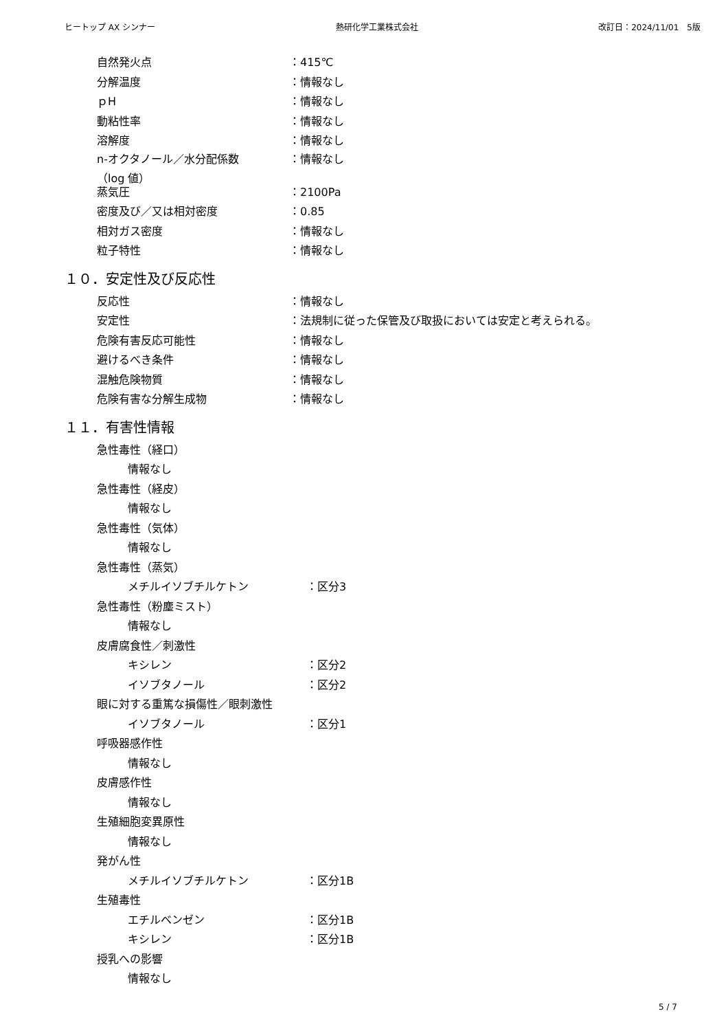ヒートップ AX シンナー 熱研化学工業株式会社 改訂日：2024/11/01　5版
自然発火点 ：415℃
分解温度 ：情報なし
ｐH ：情報なし
動粘性率 ：情報なし
溶解度 ：情報なし
n-オクタノール／水分配係数
（log 値） ：情報なし
蒸気圧 ：2100Pa
密度及び／又は相対密度 ：0.85
相対ガス密度 ：情報なし
粒子特性 ：情報なし
１０．安定性及び反応性
反応性 ：情報なし
安定性 ：法規制に従った保管及び取扱においては安定と考えられる。
危険有害反応可能性 ：情報なし
避けるべき条件 ：情報なし
混触危険物質 ：情報なし
危険有害な分解生成物 ：情報なし
１１．有害性情報
急性毒性（経口）
情報なし
急性毒性（経皮）
情報なし
急性毒性（気体）
情報なし
急性毒性（蒸気）
メチルイソブチルケトン ：区分3
急性毒性（粉塵ミスト）
情報なし
皮膚腐食性／刺激性
キシレン ：区分2
イソブタノール ：区分2
眼に対する重篤な損傷性／眼刺激性
イソブタノール ：区分1
呼吸器感作性
情報なし
皮膚感作性
情報なし
生殖細胞変異原性
情報なし
発がん性
メチルイソブチルケトン ：区分1B
生殖毒性
エチルベンゼン ：区分1B
キシレン ：区分1B
授乳への影響
情報なし
5 / 7